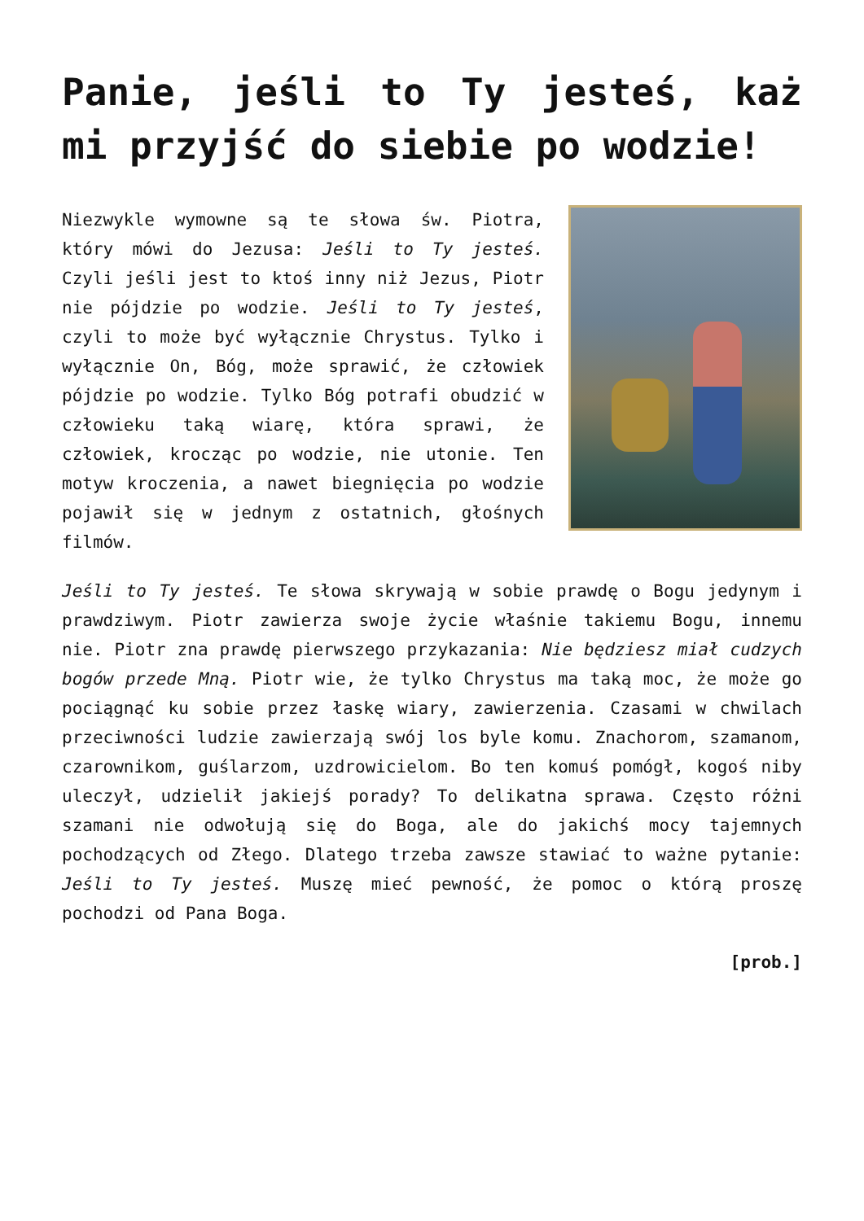Panie, jeśli to Ty jesteś, każ mi przyjść do siebie po wodzie!
Niezwykle wymowne są te słowa św. Piotra, który mówi do Jezusa: Jeśli to Ty jesteś. Czyli jeśli jest to ktoś inny niż Jezus, Piotr nie pójdzie po wodzie. Jeśli to Ty jesteś, czyli to może być wyłącznie Chrystus. Tylko i wyłącznie On, Bóg, może sprawić, że człowiek pójdzie po wodzie. Tylko Bóg potrafi obudzić w człowieku taką wiarę, która sprawi, że człowiek, krocząc po wodzie, nie utonie. Ten motyw kroczenia, a nawet biegnięcia po wodzie pojawił się w jednym z ostatnich, głośnych filmów.
Jeśli to Ty jesteś. Te słowa skrywają w sobie prawdę o Bogu jedynym i prawdziwym. Piotr zawierza swoje życie właśnie takiemu Bogu, innemu nie. Piotr zna prawdę pierwszego przykazania: Nie będziesz miał cudzych bogów przede Mną. Piotr wie, że tylko Chrystus ma taką moc, że może go pociągnąć ku sobie przez łaskę wiary, zawierzenia. Czasami w chwilach przeciwności ludzie zawierzają swój los byle komu. Znachorom, szamanom, czarownikom, guślarzom, uzdrowicielom. Bo ten komuś pomógł, kogoś niby uleczył, udzielił jakiejś porady? To delikatna sprawa. Często różni szamani nie odwołują się do Boga, ale do jakichś mocy tajemnych pochodzących od Złego. Dlatego trzeba zawsze stawiać to ważne pytanie: Jeśli to Ty jesteś. Muszę mieć pewność, że pomoc o którą proszę pochodzi od Pana Boga.
[prob.]